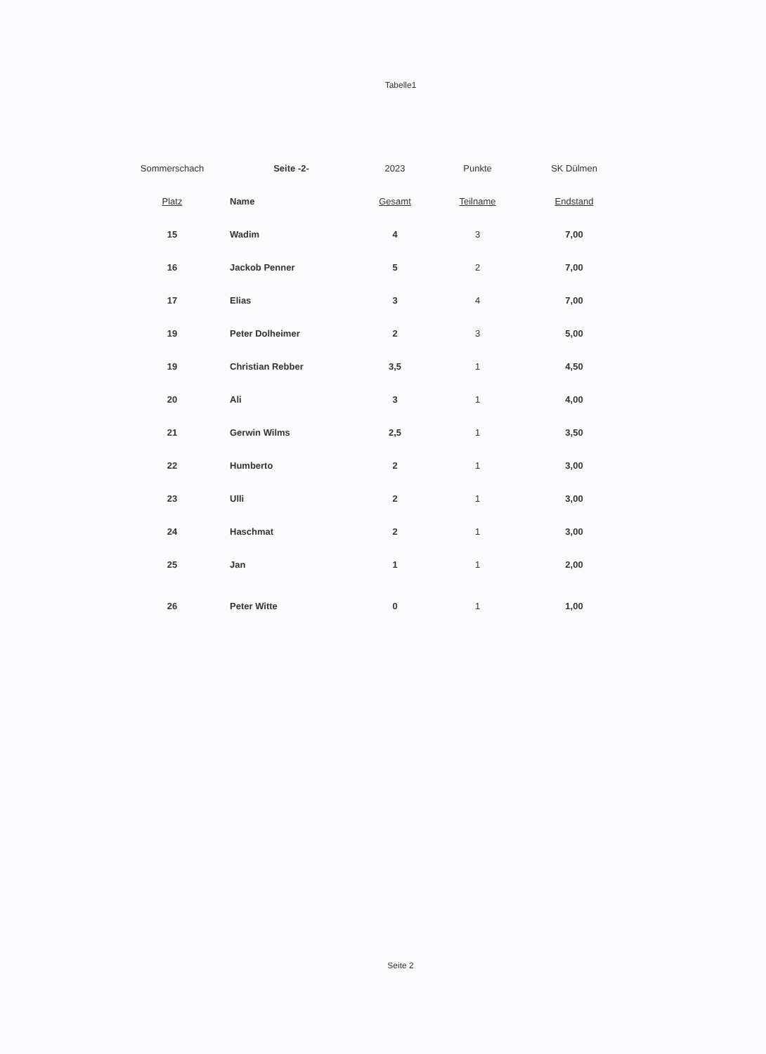Tabelle1
| Sommerschach | Seite -2- | 2023 | Punkte | SK Dülmen |
| --- | --- | --- | --- | --- |
| Platz | Name | Gesamt | Teilname | Endstand |
| 15 | Wadim | 4 | 3 | 7,00 |
| 16 | Jackob Penner | 5 | 2 | 7,00 |
| 17 | Elias | 3 | 4 | 7,00 |
| 19 | Peter Dolheimer | 2 | 3 | 5,00 |
| 19 | Christian Rebber | 3,5 | 1 | 4,50 |
| 20 | Ali | 3 | 1 | 4,00 |
| 21 | Gerwin Wilms | 2,5 | 1 | 3,50 |
| 22 | Humberto | 2 | 1 | 3,00 |
| 23 | Ulli | 2 | 1 | 3,00 |
| 24 | Haschmat | 2 | 1 | 3,00 |
| 25 | Jan | 1 | 1 | 2,00 |
| 26 | Peter Witte | 0 | 1 | 1,00 |
Seite 2